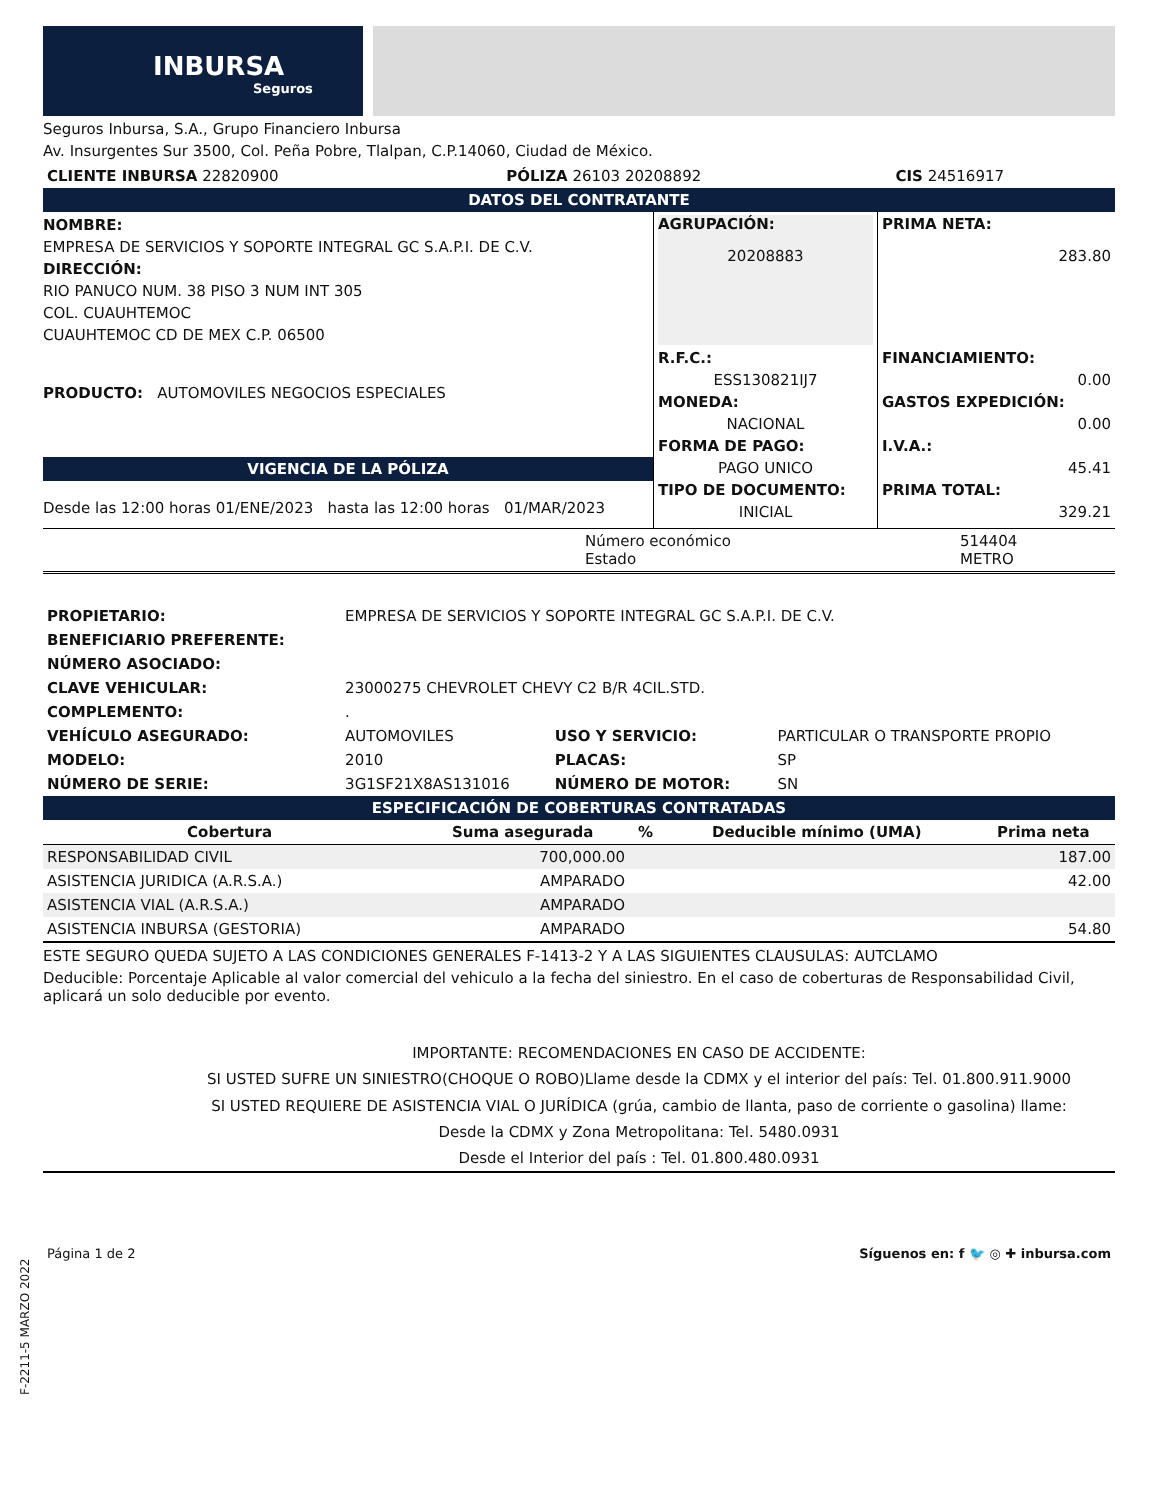INBURSA
Seguros
Seguros Inbursa, S.A., Grupo Financiero Inbursa
Av. Insurgentes Sur 3500, Col. Peña Pobre, Tlalpan, C.P.14060, Ciudad de México.
| CLIENTE INBURSA 22820900 | PÓLIZA 26103 20208892 | CIS 24516917 |
DATOS DEL CONTRATANTE
| NOMBRE: EMPRESA DE SERVICIOS Y SOPORTE INTEGRAL GC S.A.P.I. DE C.V. DIRECCIÓN: RIO PANUCO NUM. 38 PISO 3 NUM INT 305 COL. CUAUHTEMOC CUAUHTEMOC CD DE MEX C.P. 06500 PRODUCTO: AUTOMOVILES NEGOCIOS ESPECIALES VIGENCIA DE LA PÓLIZA Desde las 12:00 horas 01/ENE/2023 hasta las 12:00 horas 01/MAR/2023 | AGRUPACIÓN: 20208883 R.F.C.: ESS130821IJ7 MONEDA: NACIONAL FORMA DE PAGO: PAGO UNICO TIPO DE DOCUMENTO: INICIAL | PRIMA NETA: 283.80 FINANCIAMIENTO: 0.00 GASTOS EXPEDICIÓN: 0.00 I.V.A.: 45.41 PRIMA TOTAL: 329.21 |
| | Número económico Estado | 514404 METRO |
| PROPIETARIO: | EMPRESA DE SERVICIOS Y SOPORTE INTEGRAL GC S.A.P.I. DE C.V. | | |
| BENEFICIARIO PREFERENTE: | | | |
| NÚMERO ASOCIADO: | | | |
| CLAVE VEHICULAR: | 23000275 CHEVROLET CHEVY C2 B/R 4CIL.STD. | | |
| COMPLEMENTO: | . | | |
| VEHÍCULO ASEGURADO: | AUTOMOVILES | USO Y SERVICIO: | PARTICULAR O TRANSPORTE PROPIO |
| MODELO: | 2010 | PLACAS: | SP |
| NÚMERO DE SERIE: | 3G1SF21X8AS131016 | NÚMERO DE MOTOR: | SN |
ESPECIFICACIÓN DE COBERTURAS CONTRATADAS
| Cobertura | Suma asegurada | % | Deducible mínimo (UMA) | Prima neta |
| --- | --- | --- | --- | --- |
| RESPONSABILIDAD CIVIL | 700,000.00 | | | 187.00 |
| ASISTENCIA JURIDICA (A.R.S.A.) | AMPARADO | | | 42.00 |
| ASISTENCIA VIAL (A.R.S.A.) | AMPARADO | | | |
| ASISTENCIA INBURSA (GESTORIA) | AMPARADO | | | 54.80 |
ESTE SEGURO QUEDA SUJETO A LAS CONDICIONES GENERALES F-1413-2 Y A LAS SIGUIENTES CLAUSULAS: AUTCLAMO
Deducible: Porcentaje Aplicable al valor comercial del vehiculo a la fecha del siniestro. En el caso de coberturas de Responsabilidad Civil, aplicará un solo deducible por evento.
IMPORTANTE: RECOMENDACIONES EN CASO DE ACCIDENTE:
SI USTED SUFRE UN SINIESTRO(CHOQUE O ROBO)Llame desde la CDMX y el interior del país: Tel. 01.800.911.9000
SI USTED REQUIERE DE ASISTENCIA VIAL O JURÍDICA (grúa, cambio de llanta, paso de corriente o gasolina) llame:
Desde la CDMX y Zona Metropolitana: Tel. 5480.0931
Desde el Interior del país : Tel. 01.800.480.0931
| Página 1 de 2 | Síguenos en: f 🐦 ◎ ✚ inbursa.com |
F-2211-5 MARZO 2022